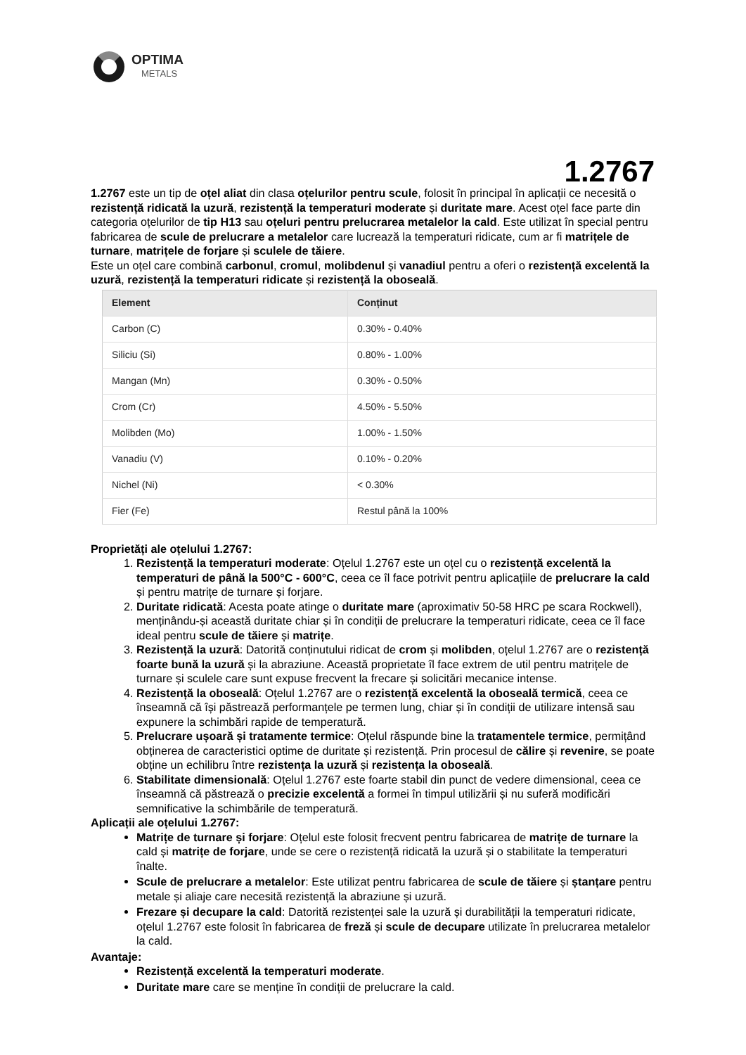OPTIMA
METALS
1.2767
1.2767 este un tip de oțel aliat din clasa oțelurilor pentru scule, folosit în principal în aplicații ce necesită o rezistență ridicată la uzură, rezistență la temperaturi moderate și duritate mare. Acest oțel face parte din categoria oțelurilor de tip H13 sau oțeluri pentru prelucrarea metalelor la cald. Este utilizat în special pentru fabricarea de scule de prelucrare a metalelor care lucrează la temperaturi ridicate, cum ar fi matrițele de turnare, matrițele de forjare și sculele de tăiere.
Este un oțel care combină carbonul, cromul, molibdenul și vanadiul pentru a oferi o rezistență excelentă la uzură, rezistență la temperaturi ridicate și rezistență la oboseală.
| Element | Conținut |
| --- | --- |
| Carbon (C) | 0.30% - 0.40% |
| Siliciu (Si) | 0.80% - 1.00% |
| Mangan (Mn) | 0.30% - 0.50% |
| Crom (Cr) | 4.50% - 5.50% |
| Molibden (Mo) | 1.00% - 1.50% |
| Vanadiu (V) | 0.10% - 0.20% |
| Nichel (Ni) | < 0.30% |
| Fier (Fe) | Restul până la 100% |
Proprietăți ale oțelului 1.2767:
1. Rezistență la temperaturi moderate: Oțelul 1.2767 este un oțel cu o rezistență excelentă la temperaturi de până la 500°C - 600°C, ceea ce îl face potrivit pentru aplicațiile de prelucrare la cald și pentru matrițe de turnare și forjare.
2. Duritate ridicată: Acesta poate atinge o duritate mare (aproximativ 50-58 HRC pe scara Rockwell), menținându-și această duritate chiar și în condiții de prelucrare la temperaturi ridicate, ceea ce îl face ideal pentru scule de tăiere și matrițe.
3. Rezistență la uzură: Datorită conținutului ridicat de crom și molibden, oțelul 1.2767 are o rezistență foarte bună la uzură și la abraziune. Această proprietate îl face extrem de util pentru matrițele de turnare și sculele care sunt expuse frecvent la frecare și solicitări mecanice intense.
4. Rezistență la oboseală: Oțelul 1.2767 are o rezistență excelentă la oboseală termică, ceea ce înseamnă că își păstrează performanțele pe termen lung, chiar și în condiții de utilizare intensă sau expunere la schimbări rapide de temperatură.
5. Prelucrare ușoară și tratamente termice: Oțelul răspunde bine la tratamentele termice, permițând obținerea de caracteristici optime de duritate și rezistență. Prin procesul de călire și revenire, se poate obține un echilibru între rezistența la uzură și rezistența la oboseală.
6. Stabilitate dimensională: Oțelul 1.2767 este foarte stabil din punct de vedere dimensional, ceea ce înseamnă că păstrează o precizie excelentă a formei în timpul utilizării și nu suferă modificări semnificative la schimbările de temperatură.
Aplicații ale oțelului 1.2767:
Matrițe de turnare și forjare: Oțelul este folosit frecvent pentru fabricarea de matrițe de turnare la cald și matrițe de forjare, unde se cere o rezistență ridicată la uzură și o stabilitate la temperaturi înalte.
Scule de prelucrare a metalelor: Este utilizat pentru fabricarea de scule de tăiere și ștanțare pentru metale și aliaje care necesită rezistență la abraziune și uzură.
Frezare și decupare la cald: Datorită rezistenței sale la uzură și durabilității la temperaturi ridicate, oțelul 1.2767 este folosit în fabricarea de freză și scule de decupare utilizate în prelucrarea metalelor la cald.
Avantaje:
Rezistență excelentă la temperaturi moderate.
Duritate mare care se menține în condiții de prelucrare la cald.